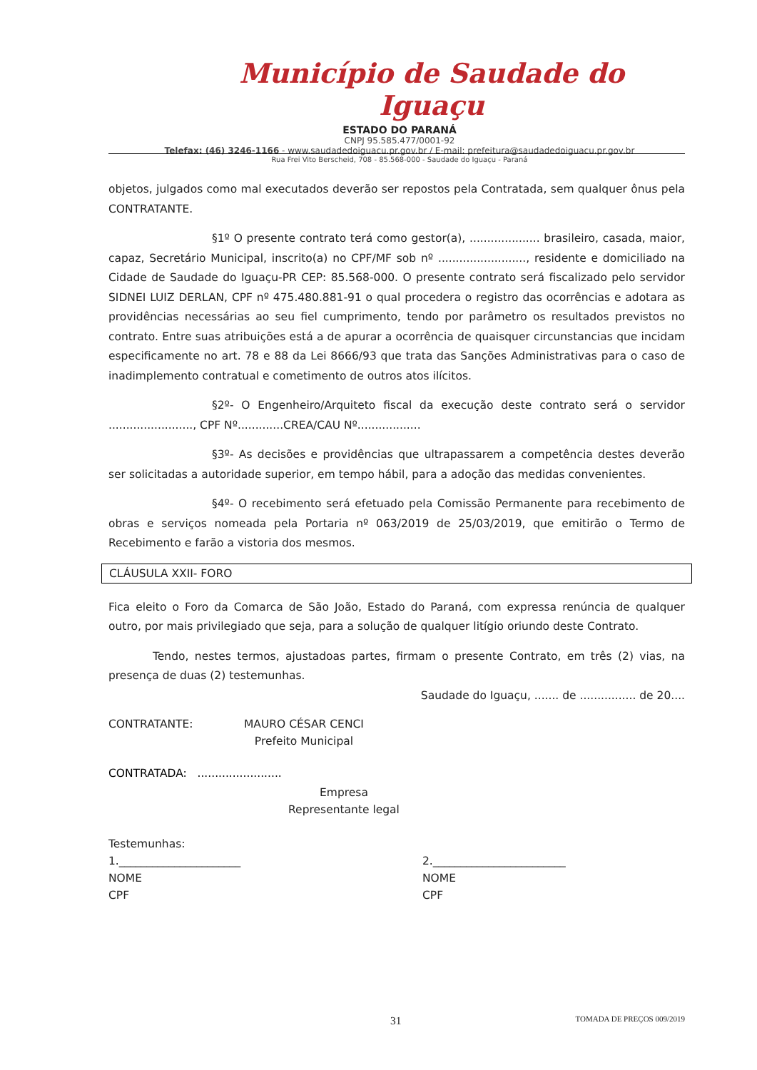Município de Saudade do Iguaçu
ESTADO DO PARANÁ
CNPJ 95.585.477/0001-92
Telefax: (46) 3246-1166 - www.saudadedoiguacu.pr.gov.br / E-mail: prefeitura@saudadedoiguacu.pr.gov.br
Rua Frei Vito Berscheid, 708 - 85.568-000 - Saudade do Iguaçu - Paraná
objetos, julgados como mal executados deverão ser repostos pela Contratada, sem qualquer ônus pela CONTRATANTE.
§1º O presente contrato terá como gestor(a), .................... brasileiro, casada, maior, capaz, Secretário Municipal, inscrito(a) no CPF/MF sob nº ........................., residente e domiciliado na Cidade de Saudade do Iguaçu-PR CEP: 85.568-000. O presente contrato será fiscalizado pelo servidor SIDNEI LUIZ DERLAN, CPF nº 475.480.881-91 o qual procedera o registro das ocorrências e adotara as providências necessárias ao seu fiel cumprimento, tendo por parâmetro os resultados previstos no contrato. Entre suas atribuições está a de apurar a ocorrência de quaisquer circunstancias que incidam especificamente no art. 78 e 88 da Lei 8666/93 que trata das Sanções Administrativas para o caso de inadimplemento contratual e cometimento de outros atos ilícitos.
§2º- O Engenheiro/Arquiteto fiscal da execução deste contrato será o servidor ........................, CPF Nº.............CREA/CAU Nº..................
§3º- As decisões e providências que ultrapassarem a competência destes deverão ser solicitadas a autoridade superior, em tempo hábil, para a adoção das medidas convenientes.
§4º- O recebimento será efetuado pela Comissão Permanente para recebimento de obras e serviços nomeada pela Portaria nº 063/2019 de 25/03/2019, que emitirão o Termo de Recebimento e farão a vistoria dos mesmos.
CLÁUSULA XXII- FORO
Fica eleito o Foro da Comarca de São João, Estado do Paraná, com expressa renúncia de qualquer outro, por mais privilegiado que seja, para a solução de qualquer litígio oriundo deste Contrato.
Tendo, nestes termos, ajustadoas partes, firmam o presente Contrato, em três (2) vias, na presença de duas (2) testemunhas.
Saudade do Iguaçu, ....... de ................ de 20....
CONTRATANTE: MAURO CÉSAR CENCI
Prefeito Municipal
CONTRATADA: ........................
Empresa
Representante legal
Testemunhas:
1.______________________
NOME
CPF 2.________________________
NOME
CPF
31 TOMADA DE PREÇOS 009/2019